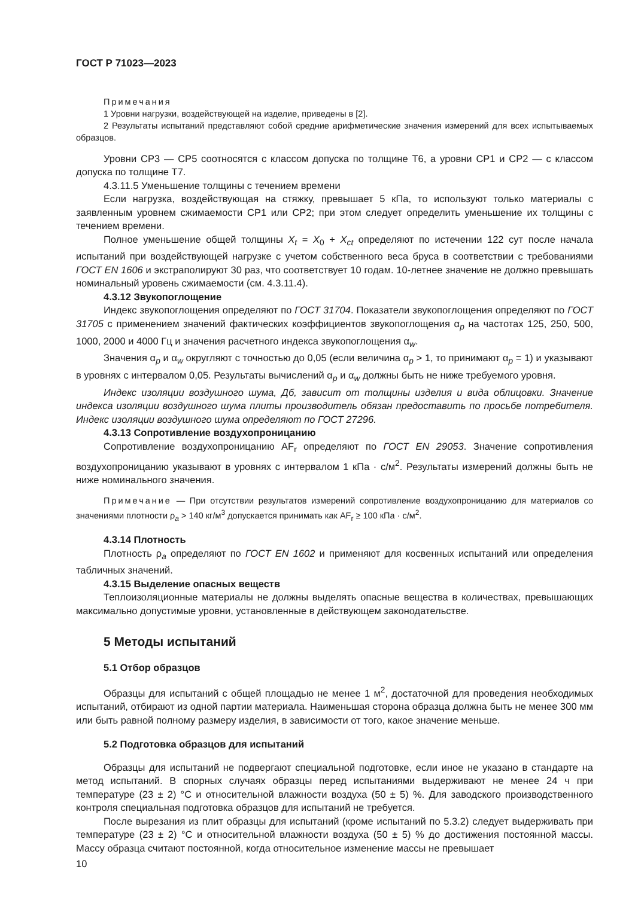ГОСТ Р 71023—2023
Примечания
1 Уровни нагрузки, воздействующей на изделие, приведены в [2].
2 Результаты испытаний представляют собой средние арифметические значения измерений для всех испытываемых образцов.
Уровни CP3 — CP5 соотносятся с классом допуска по толщине T6, а уровни CP1 и CP2 — с классом допуска по толщине T7.
4.3.11.5 Уменьшение толщины с течением времени
Если нагрузка, воздействующая на стяжку, превышает 5 кПа, то используют только материалы с заявленным уровнем сжимаемости CP1 или CP2; при этом следует определить уменьшение их толщины с течением времени.
Полное уменьшение общей толщины X<sub>t</sub> = X<sub>0</sub> + X<sub>ct</sub> определяют по истечении 122 сут после начала испытаний при воздействующей нагрузке с учетом собственного веса бруса в соответствии с требованиями ГОСТ EN 1606 и экстраполируют 30 раз, что соответствует 10 годам. 10-летнее значение не должно превышать номинальный уровень сжимаемости (см. 4.3.11.4).
4.3.12 Звукопоглощение
Индекс звукопоглощения определяют по ГОСТ 31704. Показатели звукопоглощения определяют по ГОСТ 31705 с применением значений фактических коэффициентов звукопоглощения α<sub>p</sub> на частотах 125, 250, 500, 1000, 2000 и 4000 Гц и значения расчетного индекса звукопоглощения α<sub>w</sub>.
Значения α<sub>p</sub> и α<sub>w</sub> округляют с точностью до 0,05 (если величина α<sub>p</sub> > 1, то принимают α<sub>p</sub> = 1) и указывают в уровнях с интервалом 0,05. Результаты вычислений α<sub>p</sub> и α<sub>w</sub> должны быть не ниже требуемого уровня.
Индекс изоляции воздушного шума, Дб, зависит от толщины изделия и вида облицовки. Значение индекса изоляции воздушного шума плиты производитель обязан предоставить по просьбе потребителя. Индекс изоляции воздушного шума определяют по ГОСТ 27296.
4.3.13 Сопротивление воздухопроницанию
Сопротивление воздухопроницанию AF<sub>r</sub> определяют по ГОСТ EN 29053. Значение сопротивления воздухопроницанию указывают в уровнях с интервалом 1 кПа · с/м<sup>2</sup>. Результаты измерений должны быть не ниже номинального значения.
Примечание — При отсутствии результатов измерений сопротивление воздухопроницанию для материалов со значениями плотности ρ<sub>a</sub> > 140 кг/м<sup>3</sup> допускается принимать как AF<sub>r</sub> ≥ 100 кПа · с/м<sup>2</sup>.
4.3.14 Плотность
Плотность ρ<sub>a</sub> определяют по ГОСТ EN 1602 и применяют для косвенных испытаний или определения табличных значений.
4.3.15 Выделение опасных веществ
Теплоизоляционные материалы не должны выделять опасные вещества в количествах, превышающих максимально допустимые уровни, установленные в действующем законодательстве.
5 Методы испытаний
5.1 Отбор образцов
Образцы для испытаний с общей площадью не менее 1 м<sup>2</sup>, достаточной для проведения необходимых испытаний, отбирают из одной партии материала. Наименьшая сторона образца должна быть не менее 300 мм или быть равной полному размеру изделия, в зависимости от того, какое значение меньше.
5.2 Подготовка образцов для испытаний
Образцы для испытаний не подвергают специальной подготовке, если иное не указано в стандарте на метод испытаний. В спорных случаях образцы перед испытаниями выдерживают не менее 24 ч при температуре (23 ± 2) °С и относительной влажности воздуха (50 ± 5) %. Для заводского производственного контроля специальная подготовка образцов для испытаний не требуется.
После вырезания из плит образцы для испытаний (кроме испытаний по 5.3.2) следует выдерживать при температуре (23 ± 2) °С и относительной влажности воздуха (50 ± 5) % до достижения постоянной массы. Массу образца считают постоянной, когда относительное изменение массы не превышает
10